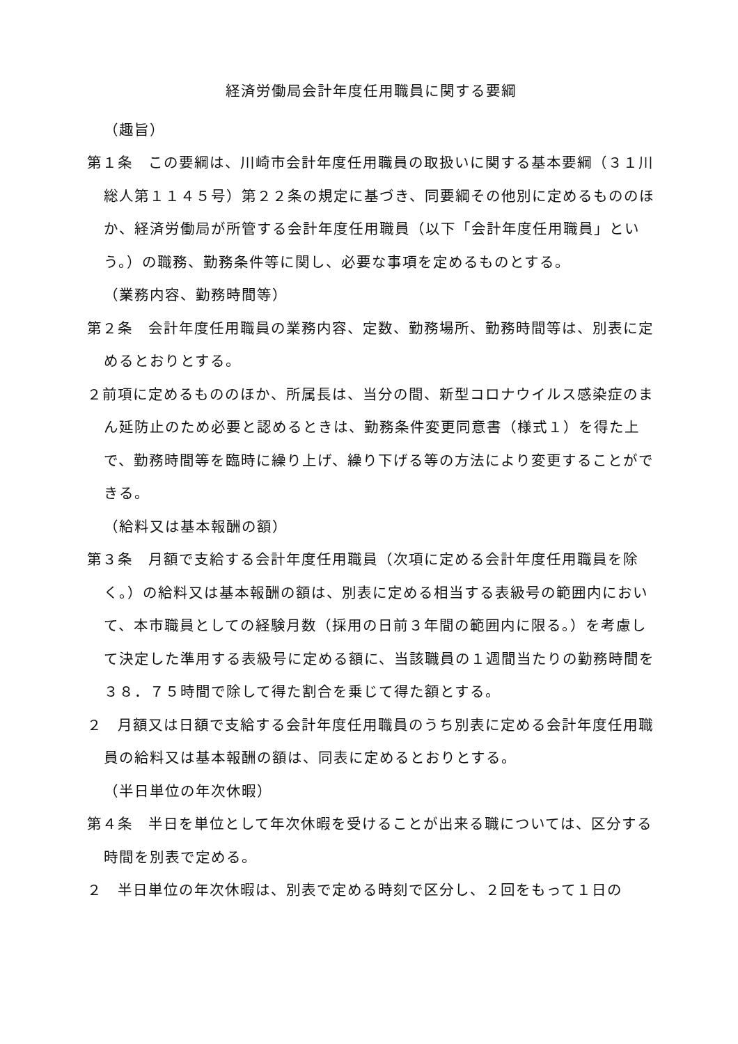経済労働局会計年度任用職員に関する要綱
（趣旨）
第１条　この要綱は、川崎市会計年度任用職員の取扱いに関する基本要綱（３１川総人第１１４５号）第２２条の規定に基づき、同要綱その他別に定めるもののほか、経済労働局が所管する会計年度任用職員（以下「会計年度任用職員」という。）の職務、勤務条件等に関し、必要な事項を定めるものとする。
（業務内容、勤務時間等）
第２条　会計年度任用職員の業務内容、定数、勤務場所、勤務時間等は、別表に定めるとおりとする。
２前項に定めるもののほか、所属長は、当分の間、新型コロナウイルス感染症のまん延防止のため必要と認めるときは、勤務条件変更同意書（様式１）を得た上で、勤務時間等を臨時に繰り上げ、繰り下げる等の方法により変更することができる。
（給料又は基本報酬の額）
第３条　月額で支給する会計年度任用職員（次項に定める会計年度任用職員を除く。）の給料又は基本報酬の額は、別表に定める相当する表級号の範囲内において、本市職員としての経験月数（採用の日前３年間の範囲内に限る。）を考慮して決定した準用する表級号に定める額に、当該職員の１週間当たりの勤務時間を３８．７５時間で除して得た割合を乗じて得た額とする。
２　月額又は日額で支給する会計年度任用職員のうち別表に定める会計年度任用職員の給料又は基本報酬の額は、同表に定めるとおりとする。
（半日単位の年次休暇）
第４条　半日を単位として年次休暇を受けることが出来る職については、区分する時間を別表で定める。
２　半日単位の年次休暇は、別表で定める時刻で区分し、２回をもって１日の